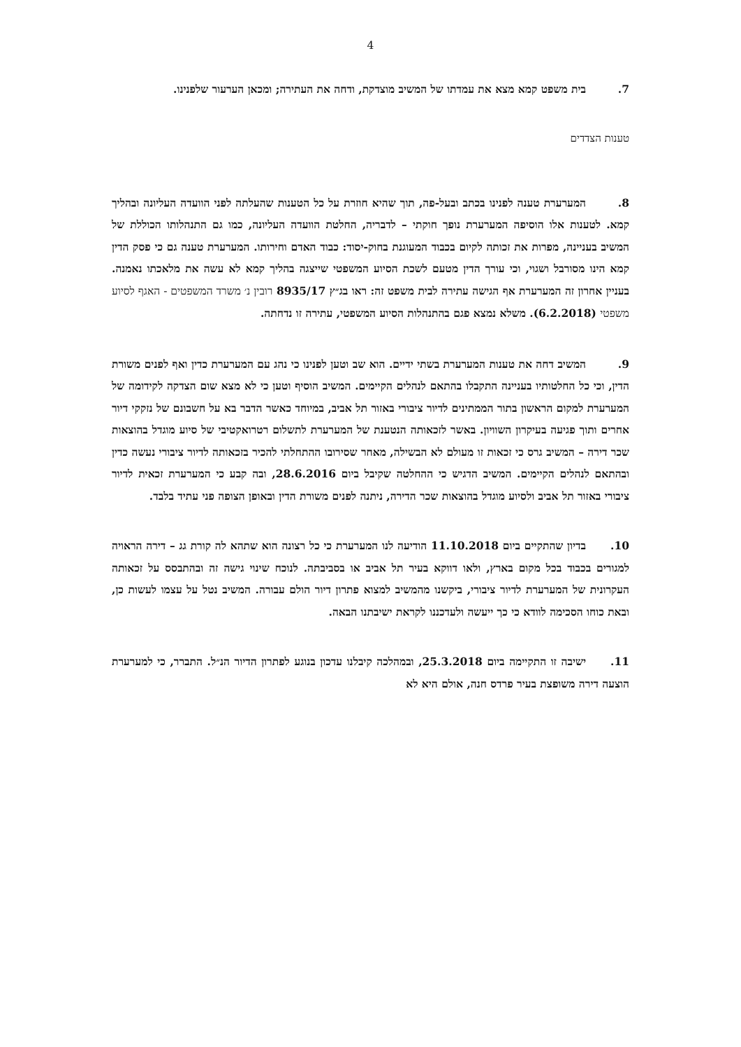4
7. בית משפט קמא מצא את עמדתו של המשיב מוצדקת, ודחה את העתירה; ומכאן הערעור שלפנינו.
טענות הצדדים
8. המערערת טענה לפנינו בכתב ובעל-פה, תוך שהיא חוזרת על כל הטענות שהעלתה לפני הוועדה העליונה ובהליך קמא. לטענות אלו הוסיפה המערערת נופך חוקתי – לדבריה, החלטת הוועדה העליונה, כמו גם התנהלותו הכוללת של המשיב בעניינה, מפרות את זכותה לקיום בכבוד המעוגנת בחוק-יסוד: כבוד האדם וחירותו. המערערת טענה גם כי פסק הדין קמא הינו מסורבל ושגוי, וכי עורך הדין מטעם לשכת הסיוע המשפטי שייצגה בהליך קמא לא עשה את מלאכתו נאמנה. בעניין אחרון זה המערערת אף הגישה עתירה לבית משפט זה: ראו בג״ץ 8935/17 רובין נ׳ משרד המשפטים - האגף לסיוע משפטי (6.2.2018). משלא נמצא פגם בהתנהלות הסיוע המשפטי, עתירה זו נדחתה.
9. המשיב דחה את טענות המערערת בשתי ידיים. הוא שב וטען לפנינו כי נהג עם המערערת כדין ואף לפנים משורת הדין, וכי כל החלטותיו בעניינה התקבלו בהתאם לנהלים הקיימים. המשיב הוסיף וטען כי לא מצא שום הצדקה לקידומה של המערערת למקום הראשון בתור הממתינים לדיור ציבורי באזור תל אביב, במיוחד כאשר הדבר בא על חשבונם של נזקקי דיור אחרים ותוך פגיעה בעיקרון השוויון. באשר לזכאותה הנטענת של המערערת לתשלום רטרואקטיבי של סיוע מוגדל בהוצאות שכר דירה – המשיב גרס כי זכאות זו מעולם לא הבשילה, מאחר שסירובו ההתחלתי להכיר בזכאותה לדיור ציבורי נעשה כדין ובהתאם לנהלים הקיימים. המשיב הדגיש כי ההחלטה שקיבל ביום 28.6.2016, ובה קבע כי המערערת זכאית לדיור ציבורי באזור תל אביב ולסיוע מוגדל בהוצאות שכר הדירה, ניתנה לפנים משורת הדין ובאופן הצופה פני עתיד בלבד.
10. בדיון שהתקיים ביום 11.10.2018 הודיעה לנו המערערת כי כל רצונה הוא שתהא לה קורת גג – דירה הראויה למגורים בכבוד בכל מקום בארץ, ולאו דווקא בעיר תל אביב או בסביבתה. לנוכח שינוי גישה זה ובהתבסס על זכאותה העקרונית של המערערת לדיור ציבורי, ביקשנו מהמשיב למצוא פתרון דיור הולם עבורה. המשיב נטל על עצמו לעשות כן, ובאת כוחו הסכימה לוודא כי כך ייעשה ולעדכננו לקראת ישיבתנו הבאה.
11. ישיבה זו התקיימה ביום 25.3.2018, ובמהלכה קיבלנו עדכון בנוגע לפתרון הדיור הנ״ל. התברר, כי למערערת הוצעה דירה משופצת בעיר פרדס חנה, אולם היא לא